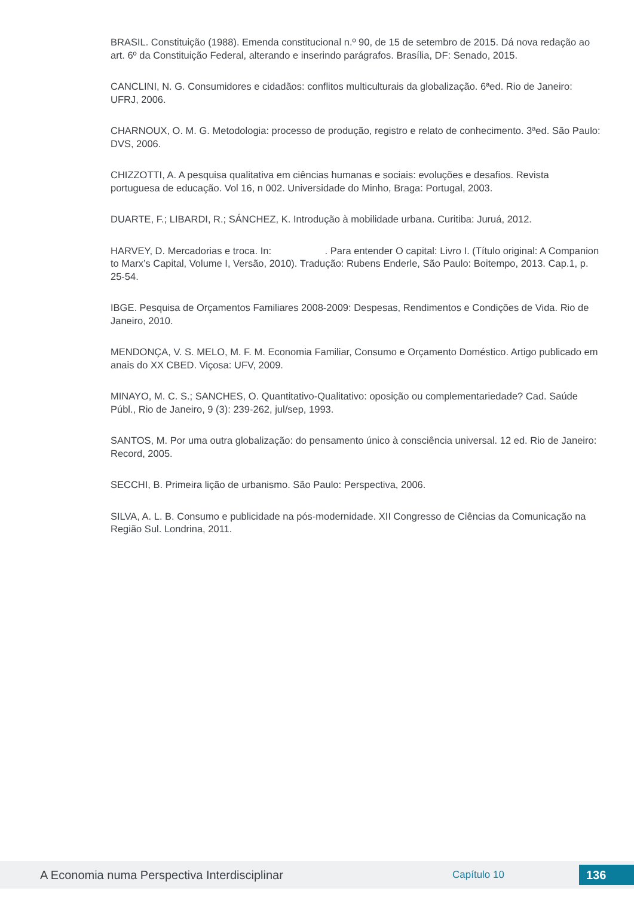BRASIL. Constituição (1988). Emenda constitucional n.º 90, de 15 de setembro de 2015. Dá nova redação ao art. 6º da Constituição Federal, alterando e inserindo parágrafos. Brasília, DF: Senado, 2015.
CANCLINI, N. G. Consumidores e cidadãos: conflitos multiculturais da globalização. 6ªed. Rio de Janeiro: UFRJ, 2006.
CHARNOUX, O. M. G. Metodologia: processo de produção, registro e relato de conhecimento. 3ªed. São Paulo: DVS, 2006.
CHIZZOTTI, A. A pesquisa qualitativa em ciências humanas e sociais: evoluções e desafios. Revista portuguesa de educação. Vol 16, n 002. Universidade do Minho, Braga: Portugal, 2003.
DUARTE, F.; LIBARDI, R.; SÁNCHEZ, K. Introdução à mobilidade urbana. Curitiba: Juruá, 2012.
HARVEY, D. Mercadorias e troca. In: . Para entender O capital: Livro I. (Título original: A Companion to Marx’s Capital, Volume I, Versão, 2010). Tradução: Rubens Enderle, São Paulo: Boitempo, 2013. Cap.1, p. 25-54.
IBGE. Pesquisa de Orçamentos Familiares 2008-2009: Despesas, Rendimentos e Condições de Vida. Rio de Janeiro, 2010.
MENDONÇA, V. S. MELO, M. F. M. Economia Familiar, Consumo e Orçamento Doméstico. Artigo publicado em anais do XX CBED. Viçosa: UFV, 2009.
MINAYO, M. C. S.; SANCHES, O. Quantitativo-Qualitativo: oposição ou complementariedade? Cad. Saúde Públ., Rio de Janeiro, 9 (3): 239-262, jul/sep, 1993.
SANTOS, M. Por uma outra globalização: do pensamento único à consciência universal. 12 ed. Rio de Janeiro: Record, 2005.
SECCHI, B. Primeira lição de urbanismo. São Paulo: Perspectiva, 2006.
SILVA, A. L. B. Consumo e publicidade na pós-modernidade. XII Congresso de Ciências da Comunicação na Região Sul. Londrina, 2011.
A Economia numa Perspectiva Interdisciplinar
Capítulo 10
136